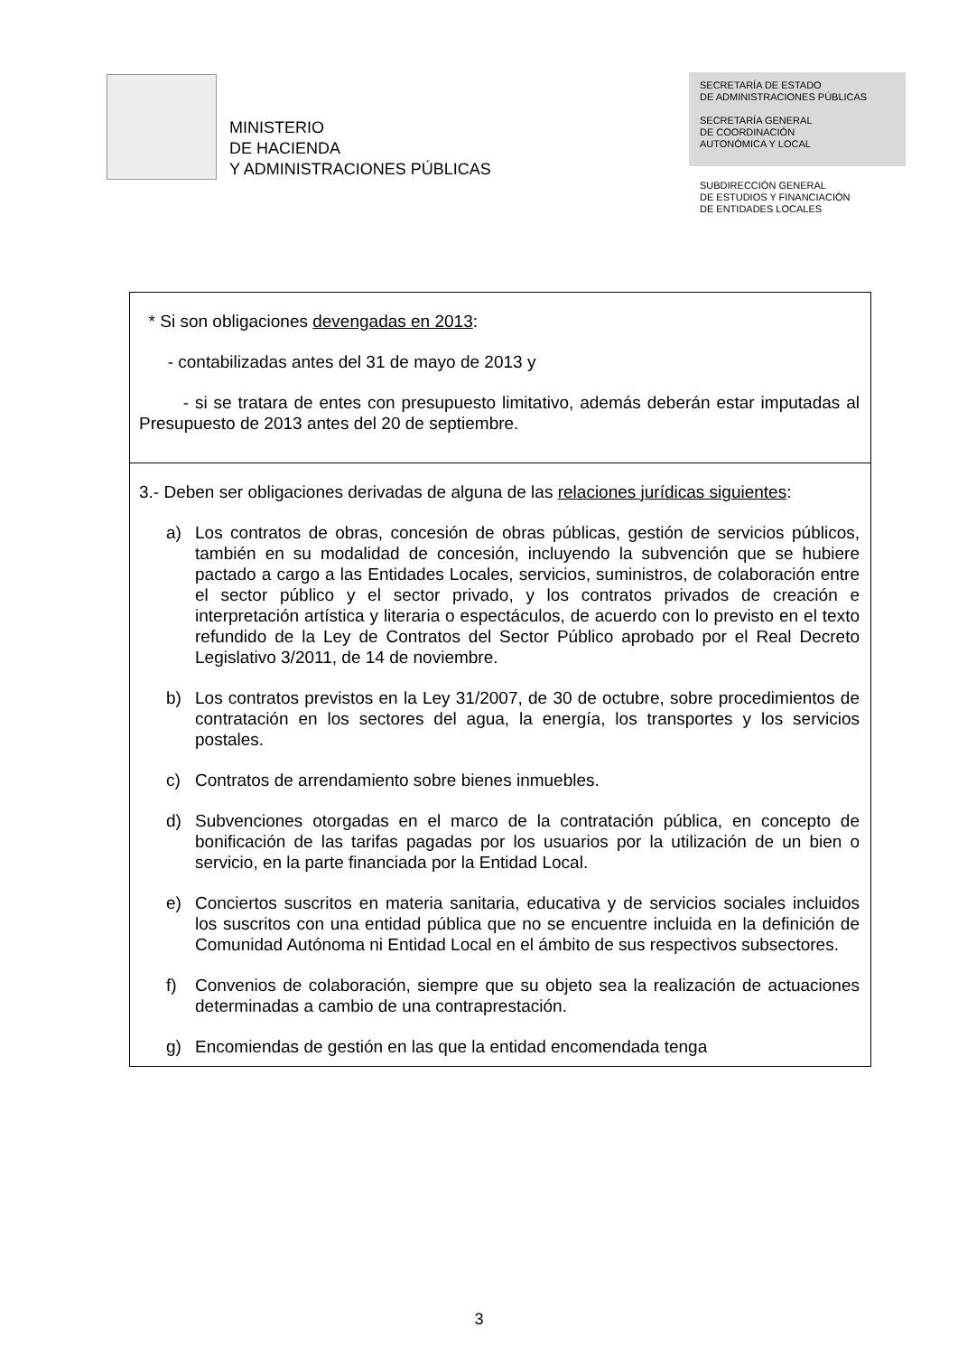MINISTERIO
DE HACIENDA
Y ADMINISTRACIONES PÚBLICAS
SECRETARÍA DE ESTADO
DE ADMINISTRACIONES PÚBLICAS
SECRETARÍA GENERAL
DE COORDINACIÓN
AUTONÓMICA Y LOCAL
SUBDIRECCIÓN GENERAL
DE ESTUDIOS Y FINANCIACIÓN
DE ENTIDADES LOCALES
| * Si son obligaciones devengadas en 2013 : - contabilizadas antes del 31 de mayo de 2013 y - si se tratara de entes con presupuesto limitativo, además deberán estar imputadas al Presupuesto de 2013 antes del 20 de septiembre. |
| 3.- Deben ser obligaciones derivadas de alguna de las relaciones jurídicas siguientes : a) Los contratos de obras, concesión de obras públicas, gestión de servicios públicos, también en su modalidad de concesión, incluyendo la subvención que se hubiere pactado a cargo a las Entidades Locales, servicios, suministros, de colaboración entre el sector público y el sector privado, y los contratos privados de creación e interpretación artística y literaria o espectáculos, de acuerdo con lo previsto en el texto refundido de la Ley de Contratos del Sector Público aprobado por el Real Decreto Legislativo 3/2011, de 14 de noviembre. b) Los contratos previstos en la Ley 31/2007, de 30 de octubre, sobre procedimientos de contratación en los sectores del agua, la energía, los transportes y los servicios postales. c) Contratos de arrendamiento sobre bienes inmuebles. d) Subvenciones otorgadas en el marco de la contratación pública, en concepto de bonificación de las tarifas pagadas por los usuarios por la utilización de un bien o servicio, en la parte financiada por la Entidad Local. e) Conciertos suscritos en materia sanitaria, educativa y de servicios sociales incluidos los suscritos con una entidad pública que no se encuentre incluida en la definición de Comunidad Autónoma ni Entidad Local en el ámbito de sus respectivos subsectores. f) Convenios de colaboración, siempre que su objeto sea la realización de actuaciones determinadas a cambio de una contraprestación. g) Encomiendas de gestión en las que la entidad encomendada tenga |
3